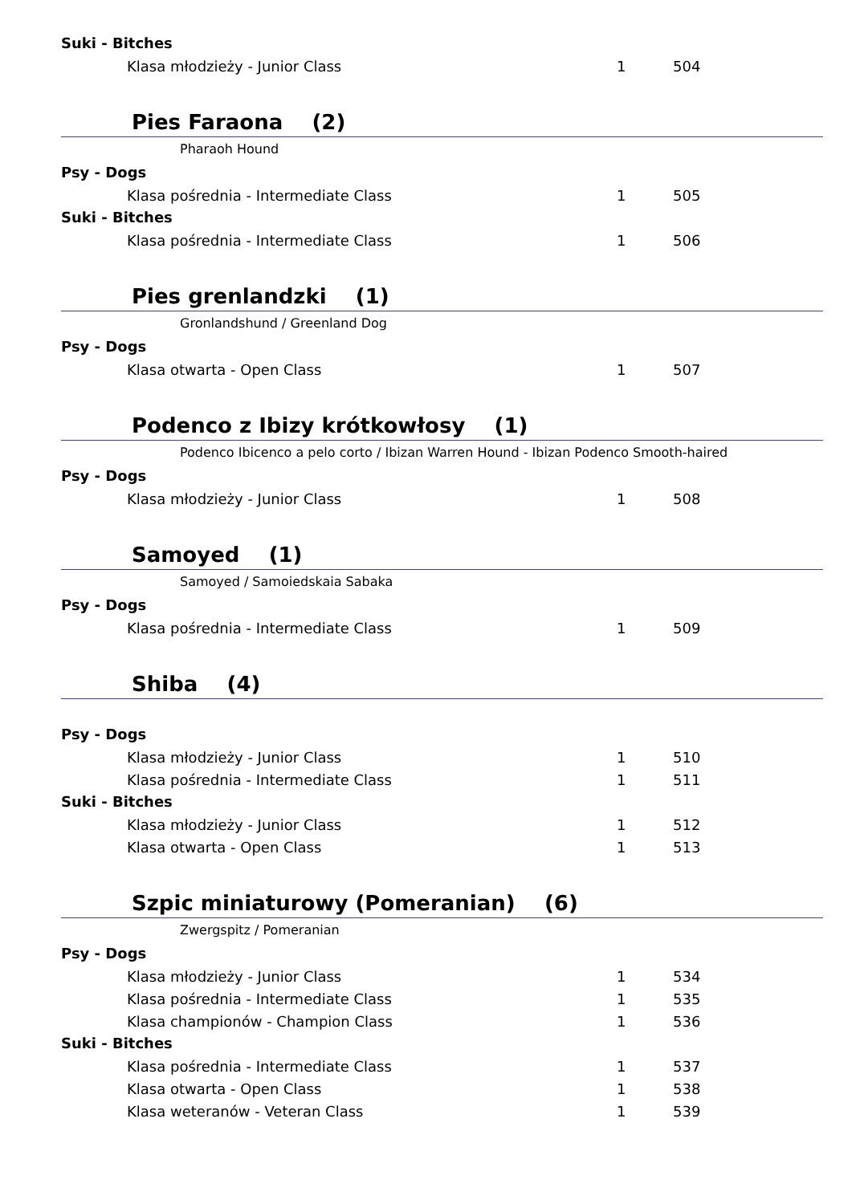Suki - Bitches
| Klasa młodzieży - Junior Class | 1 | 504 |
Pies Faraona (2)
Pharaoh Hound
Psy - Dogs
| Klasa pośrednia - Intermediate Class | 1 | 505 |
Suki - Bitches
| Klasa pośrednia - Intermediate Class | 1 | 506 |
Pies grenlandzki (1)
Gronlandshund / Greenland Dog
Psy - Dogs
| Klasa otwarta - Open Class | 1 | 507 |
Podenco z Ibizy krótkowłosy (1)
Podenco Ibicenco a pelo corto / Ibizan Warren Hound - Ibizan Podenco Smooth-haired
Psy - Dogs
| Klasa młodzieży - Junior Class | 1 | 508 |
Samoyed (1)
Samoyed / Samoiedskaia Sabaka
Psy - Dogs
| Klasa pośrednia - Intermediate Class | 1 | 509 |
Shiba (4)
Psy - Dogs
| Klasa młodzieży - Junior Class | 1 | 510 |
| Klasa pośrednia - Intermediate Class | 1 | 511 |
Suki - Bitches
| Klasa młodzieży - Junior Class | 1 | 512 |
| Klasa otwarta - Open Class | 1 | 513 |
Szpic miniaturowy (Pomeranian) (6)
Zwergspitz / Pomeranian
Psy - Dogs
| Klasa młodzieży - Junior Class | 1 | 534 |
| Klasa pośrednia - Intermediate Class | 1 | 535 |
| Klasa championów - Champion Class | 1 | 536 |
Suki - Bitches
| Klasa pośrednia - Intermediate Class | 1 | 537 |
| Klasa otwarta - Open Class | 1 | 538 |
| Klasa weteranów - Veteran Class | 1 | 539 |